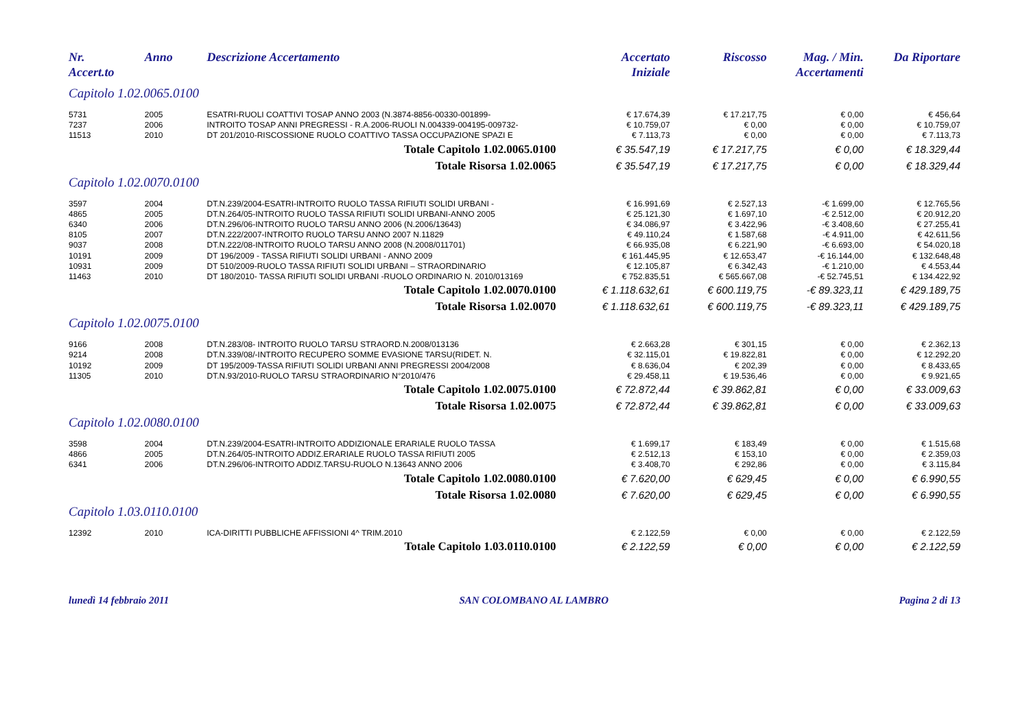| Nr. Accert.to | Anno | Descrizione Accertamento | Accertato Iniziale | Riscosso | Mag. / Min. Accertamenti | Da Riportare |
| --- | --- | --- | --- | --- | --- | --- |
| Capitolo 1.02.0065.0100 | | | | | | |
| 5731 | 2005 | ESATRI-RUOLI COATTIVI TOSAP ANNO 2003 (N.3874-8856-00330-001899- | € 17.674,39 | € 17.217,75 | € 0,00 | € 456,64 |
| 7237 | 2006 | INTROITO TOSAP ANNI PREGRESSI - R.A.2006-RUOLI N.004339-004195-009732- | € 10.759,07 | € 0,00 | € 0,00 | € 10.759,07 |
| 11513 | 2010 | DT 201/2010-RISCOSSIONE RUOLO COATTIVO TASSA OCCUPAZIONE SPAZI E | € 7.113,73 | € 0,00 | € 0,00 | € 7.113,73 |
| | | Totale Capitolo 1.02.0065.0100 | € 35.547,19 | € 17.217,75 | € 0,00 | € 18.329,44 |
| | | Totale Risorsa 1.02.0065 | € 35.547,19 | € 17.217,75 | € 0,00 | € 18.329,44 |
| Capitolo 1.02.0070.0100 | | | | | | |
| 3597 | 2004 | DT.N.239/2004-ESATRI-INTROITO RUOLO TASSA RIFIUTI SOLIDI URBANI - | € 16.991,69 | € 2.527,13 | -€ 1.699,00 | € 12.765,56 |
| 4865 | 2005 | DT.N.264/05-INTROITO RUOLO TASSA RIFIUTI SOLIDI URBANI-ANNO 2005 | € 25.121,30 | € 1.697,10 | -€ 2.512,00 | € 20.912,20 |
| 6340 | 2006 | DT.N.296/06-INTROITO RUOLO TARSU ANNO 2006 (N.2006/13643) | € 34.086,97 | € 3.422,96 | -€ 3.408,60 | € 27.255,41 |
| 8105 | 2007 | DT.N.222/2007-INTROITO RUOLO TARSU ANNO 2007 N.11829 | € 49.110,24 | € 1.587,68 | -€ 4.911,00 | € 42.611,56 |
| 9037 | 2008 | DT.N.222/08-INTROITO RUOLO TARSU ANNO 2008 (N.2008/011701) | € 66.935,08 | € 6.221,90 | -€ 6.693,00 | € 54.020,18 |
| 10191 | 2009 | DT 196/2009 - TASSA RIFIUTI SOLIDI URBANI - ANNO 2009 | € 161.445,95 | € 12.653,47 | -€ 16.144,00 | € 132.648,48 |
| 10931 | 2009 | DT 510/2009-RUOLO TASSA RIFIUTI SOLIDI URBANI – STRAORDINARIO | € 12.105,87 | € 6.342,43 | -€ 1.210,00 | € 4.553,44 |
| 11463 | 2010 | DT 180/2010- TASSA RIFIUTI SOLIDI URBANI -RUOLO ORDINARIO N. 2010/013169 | € 752.835,51 | € 565.667,08 | -€ 52.745,51 | € 134.422,92 |
| | | Totale Capitolo 1.02.0070.0100 | € 1.118.632,61 | € 600.119,75 | -€ 89.323,11 | € 429.189,75 |
| | | Totale Risorsa 1.02.0070 | € 1.118.632,61 | € 600.119,75 | -€ 89.323,11 | € 429.189,75 |
| Capitolo 1.02.0075.0100 | | | | | | |
| 9166 | 2008 | DT.N.283/08- INTROITO RUOLO TARSU STRAORD.N.2008/013136 | € 2.663,28 | € 301,15 | € 0,00 | € 2.362,13 |
| 9214 | 2008 | DT.N.339/08/-INTROITO RECUPERO SOMME EVASIONE TARSU(RIDET. N. | € 32.115,01 | € 19.822,81 | € 0,00 | € 12.292,20 |
| 10192 | 2009 | DT 195/2009-TASSA RIFIUTI SOLIDI URBANI ANNI PREGRESSI 2004/2008 | € 8.636,04 | € 202,39 | € 0,00 | € 8.433,65 |
| 11305 | 2010 | DT.N.93/2010-RUOLO TARSU STRAORDINARIO N°2010/476 | € 29.458,11 | € 19.536,46 | € 0,00 | € 9.921,65 |
| | | Totale Capitolo 1.02.0075.0100 | € 72.872,44 | € 39.862,81 | € 0,00 | € 33.009,63 |
| | | Totale Risorsa 1.02.0075 | € 72.872,44 | € 39.862,81 | € 0,00 | € 33.009,63 |
| Capitolo 1.02.0080.0100 | | | | | | |
| 3598 | 2004 | DT.N.239/2004-ESATRI-INTROITO ADDIZIONALE ERARIALE RUOLO TASSA | € 1.699,17 | € 183,49 | € 0,00 | € 1.515,68 |
| 4866 | 2005 | DT.N.264/05-INTROITO ADDIZ.ERARIALE RUOLO TASSA RIFIUTI 2005 | € 2.512,13 | € 153,10 | € 0,00 | € 2.359,03 |
| 6341 | 2006 | DT.N.296/06-INTROITO ADDIZ.TARSU-RUOLO N.13643 ANNO 2006 | € 3.408,70 | € 292,86 | € 0,00 | € 3.115,84 |
| | | Totale Capitolo 1.02.0080.0100 | € 7.620,00 | € 629,45 | € 0,00 | € 6.990,55 |
| | | Totale Risorsa 1.02.0080 | € 7.620,00 | € 629,45 | € 0,00 | € 6.990,55 |
| Capitolo 1.03.0110.0100 | | | | | | |
| 12392 | 2010 | ICA-DIRITTI PUBBLICHE AFFISSIONI 4^ TRIM.2010 | € 2.122,59 | € 0,00 | € 0,00 | € 2.122,59 |
| | | Totale Capitolo 1.03.0110.0100 | € 2.122,59 | € 0,00 | € 0,00 | € 2.122,59 |
lunedì 14 febbraio 2011 SAN COLOMBANO AL LAMBRO Pagina 2 di 13